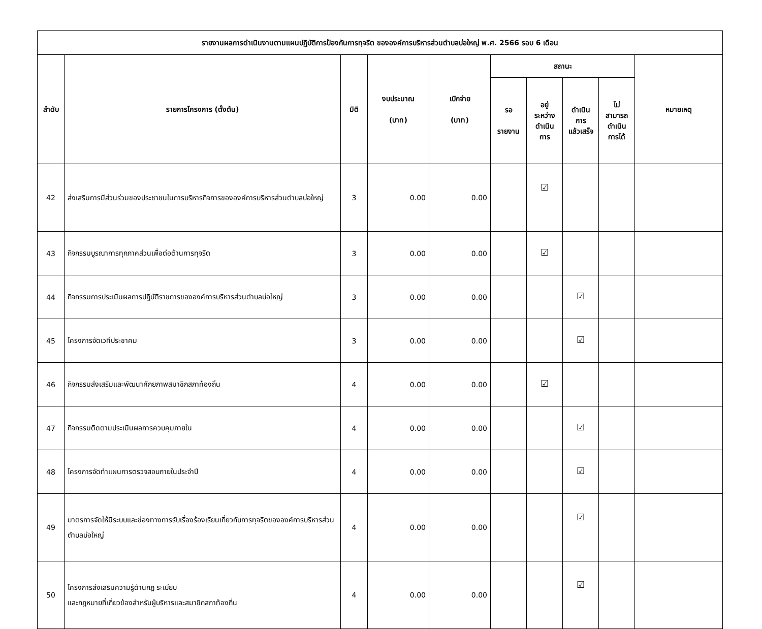| รายงานผลการดำเนินงานตามแผนปฏิบัติการป้องกันการทุจริต ขององค์การบริหารส่วนตำบลบ่อใหญ่ พ.ศ. 2566 รอบ 6 เดือน | | | | | | | | | |
| --- | --- | --- | --- | --- | --- | --- | --- | --- | --- |
| ลำดับ | รายการโครงการ (ตั้งต้น) | มิติ | งบประมาณ (บาท) | เบิกจ่าย (บาท) | สถานะ | | | | หมายเหตุ |
| | | | | | รอ รายงาน | อยู่ ระหว่าง ดำเนิน การ | ดำเนิน การ แล้วเสร็จ | ไม่ สามารถ ดำเนิน การได้ | |
| 42 | ส่งเสริมการมีส่วนร่วมของประชาชนในการบริหารกิจการขององค์การบริหารส่วนตำบลบ่อใหญ่ | 3 | 0.00 | 0.00 | | ☑ | | | |
| 43 | กิจกรรมบูรณาการทุกภาคส่วนเพื่อต่อต้านการทุจริต | 3 | 0.00 | 0.00 | | ☑ | | | |
| 44 | กิจกรรมการประเมินผลการปฏิบัติราชการขององค์การบริหารส่วนตำบลบ่อใหญ่ | 3 | 0.00 | 0.00 | | | ☑ | | |
| 45 | โครงการจัดเวทีประชาคม | 3 | 0.00 | 0.00 | | | ☑ | | |
| 46 | กิจกรรมส่งเสริมและพัฒนาศักยภาพสมาชิกสภาท้องถิ่น | 4 | 0.00 | 0.00 | | ☑ | | | |
| 47 | กิจกรรมติดตามประเมินผลการควบคุมภายใน | 4 | 0.00 | 0.00 | | | ☑ | | |
| 48 | โครงการจัดทำแผนการตรวจสอบภายในประจำปี | 4 | 0.00 | 0.00 | | | ☑ | | |
| 49 | มาตรการจัดให้มีระบบและช่องทางการรับเรื่องร้องเรียนเกี่ยวกับการทุจริตขององค์การบริหารส่วนตำบลบ่อใหญ่ | 4 | 0.00 | 0.00 | | | ☑ | | |
| 50 | โครงการส่งเสริมความรู้ด้านกฎ ระเบียบ และกฎหมายที่เกี่ยวข้องสำหรับผู้บริหารและสมาชิกสภาท้องถิ่น | 4 | 0.00 | 0.00 | | | ☑ | | |